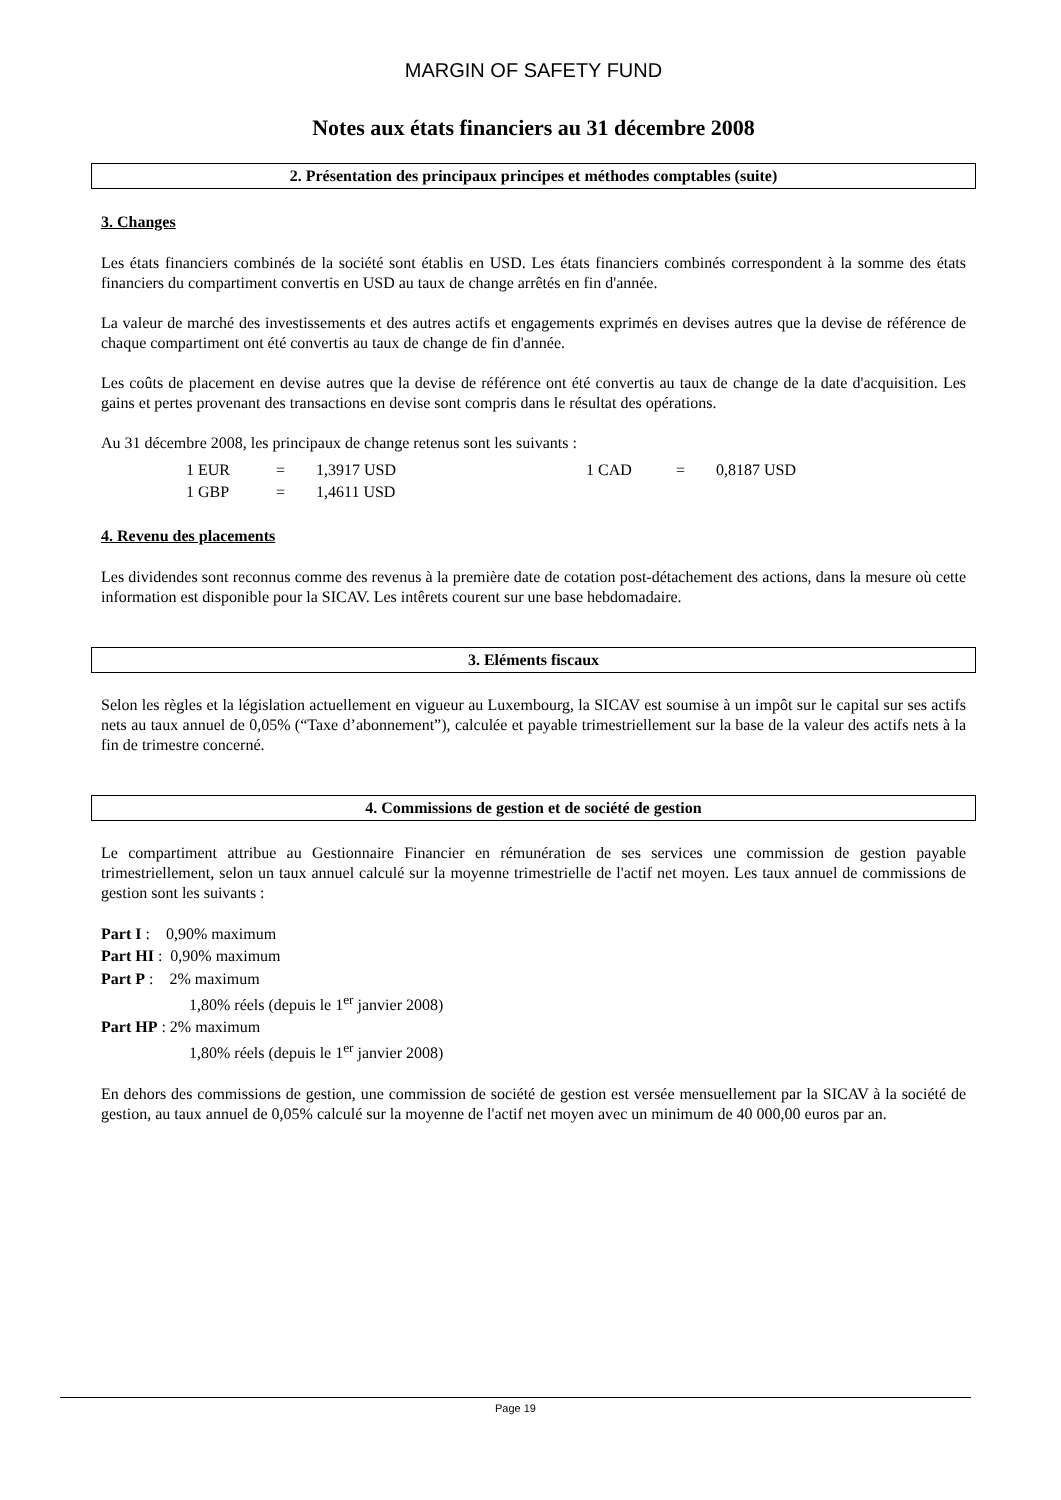MARGIN OF SAFETY FUND
Notes aux états financiers au 31 décembre 2008
2. Présentation des principaux principes et méthodes comptables (suite)
3. Changes
Les états financiers combinés de la société sont établis en USD. Les états financiers combinés correspondent à la somme des états financiers du compartiment convertis en USD au taux de change arrêtés en fin d'année.
La valeur de marché des investissements et des autres actifs et engagements exprimés en devises autres que la devise de référence de chaque compartiment ont été convertis au taux de change de fin d'année.
Les coûts de placement en devise autres que la devise de référence ont été convertis au taux de change de la date d'acquisition. Les gains et pertes provenant des transactions en devise sont compris dans le résultat des opérations.
Au 31 décembre 2008, les principaux de change retenus sont les suivants :
| 1 EUR | = | 1,3917 USD | 1 CAD | = | 0,8187 USD |
| 1 GBP | = | 1,4611 USD | | | |
4. Revenu des placements
Les dividendes sont reconnus comme des revenus à la première date de cotation post-détachement des actions, dans la mesure où cette information est disponible pour la SICAV. Les intêrets courent sur une base hebdomadaire.
3. Eléments fiscaux
Selon les règles et la législation actuellement en vigueur au Luxembourg, la SICAV est soumise à un impôt sur le capital sur ses actifs nets au taux annuel de 0,05% (“Taxe d’abonnement”), calculée et payable trimestriellement sur la base de la valeur des actifs nets à la fin de trimestre concerné.
4. Commissions de gestion et de société de gestion
Le compartiment attribue au Gestionnaire Financier en rémunération de ses services une commission de gestion payable trimestriellement, selon un taux annuel calculé sur la moyenne trimestrielle de l'actif net moyen. Les taux annuel de commissions de gestion sont les suivants :
Part I : 0,90% maximum
Part HI : 0,90% maximum
Part P : 2% maximum
1,80% réels (depuis le 1<sup>er</sup> janvier 2008)
Part HP : 2% maximum
1,80% réels (depuis le 1<sup>er</sup> janvier 2008)
En dehors des commissions de gestion, une commission de société de gestion est versée mensuellement par la SICAV à la société de gestion, au taux annuel de 0,05% calculé sur la moyenne de l'actif net moyen avec un minimum de 40 000,00 euros par an.
Page 19